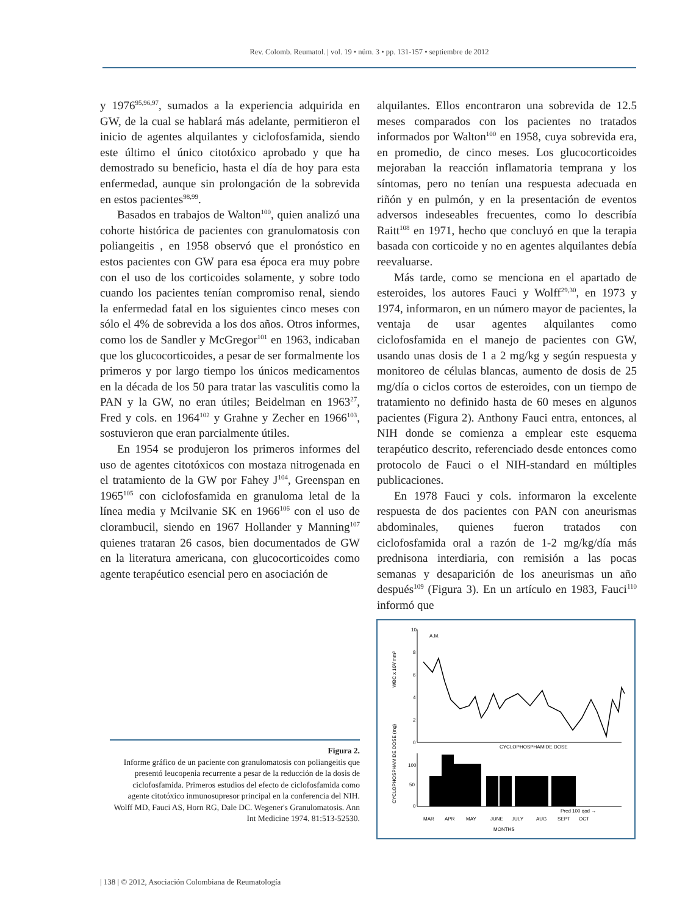Rev. Colomb. Reumatol. | vol. 19 • núm. 3 • pp. 131-157 • septiembre de 2012
y 1976<sup>95,96,97</sup>, sumados a la experiencia adquirida en GW, de la cual se hablará más adelante, permitieron el inicio de agentes alquilantes y ciclofosfamida, siendo este último el único citotóxico aprobado y que ha demostrado su beneficio, hasta el día de hoy para esta enfermedad, aunque sin prolongación de la sobrevida en estos pacientes<sup>98,99</sup>.
Basados en trabajos de Walton<sup>100</sup>, quien analizó una cohorte histórica de pacientes con granulomatosis con poliangeitis , en 1958 observó que el pronóstico en estos pacientes con GW para esa época era muy pobre con el uso de los corticoides solamente, y sobre todo cuando los pacientes tenían compromiso renal, siendo la enfermedad fatal en los siguientes cinco meses con sólo el 4% de sobrevida a los dos años. Otros informes, como los de Sandler y McGregor<sup>101</sup> en 1963, indicaban que los glucocorticoides, a pesar de ser formalmente los primeros y por largo tiempo los únicos medicamentos en la década de los 50 para tratar las vasculitis como la PAN y la GW, no eran útiles; Beidelman en 1963<sup>27</sup>, Fred y cols. en 1964<sup>102</sup> y Grahne y Zecher en 1966<sup>103</sup>, sostuvieron que eran parcialmente útiles.
En 1954 se produjeron los primeros informes del uso de agentes citotóxicos con mostaza nitrogenada en el tratamiento de la GW por Fahey J<sup>104</sup>, Greenspan en 1965<sup>105</sup> con ciclofosfamida en granuloma letal de la línea media y Mcilvanie SK en 1966<sup>106</sup> con el uso de clorambucil, siendo en 1967 Hollander y Manning<sup>107</sup> quienes trataran 26 casos, bien documentados de GW en la literatura americana, con glucocorticoides como agente terapéutico esencial pero en asociación de
alquilantes. Ellos encontraron una sobrevida de 12.5 meses comparados con los pacientes no tratados informados por Walton<sup>100</sup> en 1958, cuya sobrevida era, en promedio, de cinco meses. Los glucocorticoides mejoraban la reacción inflamatoria temprana y los síntomas, pero no tenían una respuesta adecuada en riñón y en pulmón, y en la presentación de eventos adversos indeseables frecuentes, como lo describía Raitt<sup>108</sup> en 1971, hecho que concluyó en que la terapia basada con corticoide y no en agentes alquilantes debía reevaluarse.
Más tarde, como se menciona en el apartado de esteroides, los autores Fauci y Wolff<sup>29,30</sup>, en 1973 y 1974, informaron, en un número mayor de pacientes, la ventaja de usar agentes alquilantes como ciclofosfamida en el manejo de pacientes con GW, usando unas dosis de 1 a 2 mg/kg y según respuesta y monitoreo de células blancas, aumento de dosis de 25 mg/día o ciclos cortos de esteroides, con un tiempo de tratamiento no definido hasta de 60 meses en algunos pacientes (Figura 2). Anthony Fauci entra, entonces, al NIH donde se comienza a emplear este esquema terapéutico descrito, referenciado desde entonces como protocolo de Fauci o el NIH-standard en múltiples publicaciones.
En 1978 Fauci y cols. informaron la excelente respuesta de dos pacientes con PAN con aneurismas abdominales, quienes fueron tratados con ciclofosfamida oral a razón de 1-2 mg/kg/día más prednisona interdiaria, con remisión a las pocas semanas y desaparición de los aneurismas un año después<sup>109</sup> (Figura 3). En un artículo en 1983, Fauci<sup>110</sup> informó que
Figura 2.
Informe gráfico de un paciente con granulomatosis con poliangeitis que presentó leucopenia recurrente a pesar de la reducción de la dosis de ciclofosfamida. Primeros estudios del efecto de ciclofosfamida como agente citotóxico inmunosupresor principal en la conferencia del NIH. Wolff MD, Fauci AS, Horn RG, Dale DC. Wegener's Granulomatosis. Ann Int Medicine 1974. 81:513-52530.
10
8
6
4
2
0
A.M.
WBC x 10³/ mm³
CYCLOPHOSPHAMIDE DOSE
CYCLOPHOSPHAMIDE DOSE (mg)
100
50
0
Pred 100 qod →
MAR
APR
MAY
JUNE
JULY
AUG
SEPT
OCT
MONTHS
| 138 | © 2012, Asociación Colombiana de Reumatología